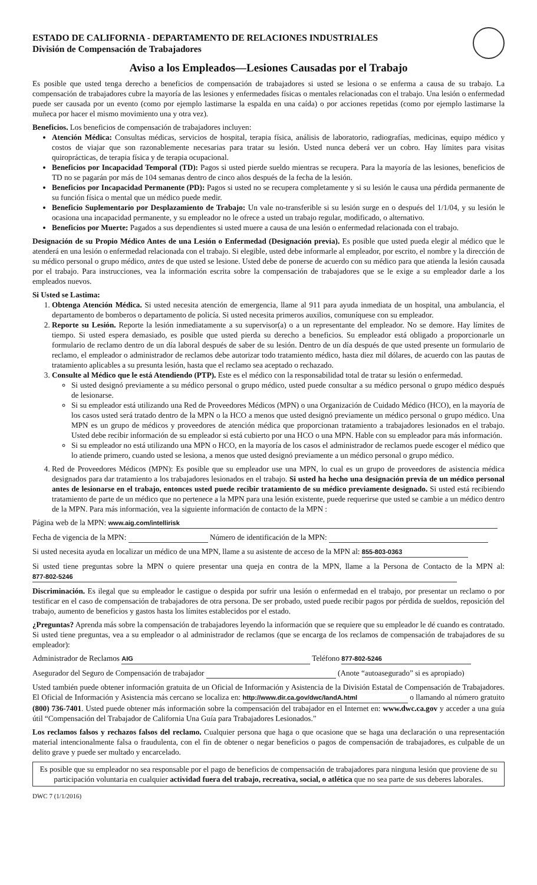ESTADO DE CALIFORNIA - DEPARTAMENTO DE RELACIONES INDUSTRIALES
División de Compensación de Trabajadores
Aviso a los Empleados—Lesiones Causadas por el Trabajo
Es posible que usted tenga derecho a beneficios de compensación de trabajadores si usted se lesiona o se enferma a causa de su trabajo. La compensación de trabajadores cubre la mayoría de las lesiones y enfermedades físicas o mentales relacionadas con el trabajo. Una lesión o enfermedad puede ser causada por un evento (como por ejemplo lastimarse la espalda en una caída) o por acciones repetidas (como por ejemplo lastimarse la muñeca por hacer el mismo movimiento una y otra vez).
Beneficios. Los beneficios de compensación de trabajadores incluyen:
Atención Médica: Consultas médicas, servicios de hospital, terapia física, análisis de laboratorio, radiografías, medicinas, equipo médico y costos de viajar que son razonablemente necesarias para tratar su lesión. Usted nunca deberá ver un cobro. Hay límites para visitas quiroprácticas, de terapia física y de terapia ocupacional.
Beneficios por Incapacidad Temporal (TD): Pagos si usted pierde sueldo mientras se recupera. Para la mayoría de las lesiones, beneficios de TD no se pagarán por más de 104 semanas dentro de cinco años después de la fecha de la lesión.
Beneficios por Incapacidad Permanente (PD): Pagos si usted no se recupera completamente y si su lesión le causa una pérdida permanente de su función física o mental que un médico puede medir.
Beneficio Suplementario por Desplazamiento de Trabajo: Un vale no-transferible si su lesión surge en o después del 1/1/04, y su lesión le ocasiona una incapacidad permanente, y su empleador no le ofrece a usted un trabajo regular, modificado, o alternativo.
Beneficios por Muerte: Pagados a sus dependientes si usted muere a causa de una lesión o enfermedad relacionada con el trabajo.
Designación de su Propio Médico Antes de una Lesión o Enfermedad (Designación previa). Es posible que usted pueda elegir al médico que le atenderá en una lesión o enfermedad relacionada con el trabajo. Si elegible, usted debe informarle al empleador, por escrito, el nombre y la dirección de su médico personal o grupo médico, antes de que usted se lesione. Usted debe de ponerse de acuerdo con su médico para que atienda la lesión causada por el trabajo. Para instrucciones, vea la información escrita sobre la compensación de trabajadores que se le exige a su empleador darle a los empleados nuevos.
Si Usted se Lastima:
1. Obtenga Atención Médica. Si usted necesita atención de emergencia, llame al 911 para ayuda inmediata de un hospital, una ambulancia, el departamento de bomberos o departamento de policía. Si usted necesita primeros auxilios, comuníquese con su empleador.
2. Reporte su Lesión. Reporte la lesión inmediatamente a su supervisor(a) o a un representante del empleador. No se demore. Hay límites de tiempo. Si usted espera demasiado, es posible que usted pierda su derecho a beneficios. Su empleador está obligado a proporcionarle un formulario de reclamo dentro de un día laboral después de saber de su lesión. Dentro de un día después de que usted presente un formulario de reclamo, el empleador o administrador de reclamos debe autorizar todo tratamiento médico, hasta diez mil dólares, de acuerdo con las pautas de tratamiento aplicables a su presunta lesión, hasta que el reclamo sea aceptado o rechazado.
3. Consulte al Médico que le está Atendiendo (PTP). Este es el médico con la responsabilidad total de tratar su lesión o enfermedad.
Si usted designó previamente a su médico personal o grupo médico, usted puede consultar a su médico personal o grupo médico después de lesionarse.
Si su empleador está utilizando una Red de Proveedores Médicos (MPN) o una Organización de Cuidado Médico (HCO), en la mayoría de los casos usted será tratado dentro de la MPN o la HCO a menos que usted designó previamente un médico personal o grupo médico. Una MPN es un grupo de médicos y proveedores de atención médica que proporcionan tratamiento a trabajadores lesionados en el trabajo. Usted debe recibir información de su empleador si está cubierto por una HCO o una MPN. Hable con su empleador para más información.
Si su empleador no está utilizando una MPN o HCO, en la mayoría de los casos el administrador de reclamos puede escoger el médico que lo atiende primero, cuando usted se lesiona, a menos que usted designó previamente a un médico personal o grupo médico.
4. Red de Proveedores Médicos (MPN): Es posible que su empleador use una MPN, lo cual es un grupo de proveedores de asistencia médica designados para dar tratamiento a los trabajadores lesionados en el trabajo. Si usted ha hecho una designación previa de un médico personal antes de lesionarse en el trabajo, entonces usted puede recibir tratamiento de su médico previamente designado. Si usted está recibiendo tratamiento de parte de un médico que no pertenece a la MPN para una lesión existente, puede requerirse que usted se cambie a un médico dentro de la MPN. Para más información, vea la siguiente información de contacto de la MPN :
Página web de la MPN: www.aig.com/intellirisk
Fecha de vigencia de la MPN: Número de identificación de la MPN:
Si usted necesita ayuda en localizar un médico de una MPN, llame a su asistente de acceso de la MPN al: 855-803-0363
Si usted tiene preguntas sobre la MPN o quiere presentar una queja en contra de la MPN, llame a la Persona de Contacto de la MPN al: 877-802-5246
Discriminación. Es ilegal que su empleador le castigue o despida por sufrir una lesión o enfermedad en el trabajo, por presentar un reclamo o por testificar en el caso de compensación de trabajadores de otra persona. De ser probado, usted puede recibir pagos por pérdida de sueldos, reposición del trabajo, aumento de beneficios y gastos hasta los límites establecidos por el estado.
¿Preguntas? Aprenda más sobre la compensación de trabajadores leyendo la información que se requiere que su empleador le dé cuando es contratado. Si usted tiene preguntas, vea a su empleador o al administrador de reclamos (que se encarga de los reclamos de compensación de trabajadores de su empleador):
Administrador de Reclamos AIG Teléfono 877-802-5246
Asegurador del Seguro de Compensación de trabajador (Anote “autoasegurado” si es apropiado)
Usted también puede obtener información gratuita de un Oficial de Información y Asistencia de la División Estatal de Compensación de Trabajadores. El Oficial de Información y Asistencia más cercano se localiza en: http://www.dir.ca.gov/dwc/IandA.html o llamando al número gratuito (800) 736-7401. Usted puede obtener más información sobre la compensación del trabajador en el Internet en: www.dwc.ca.gov y acceder a una guía útil “Compensación del Trabajador de California Una Guía para Trabajadores Lesionados.”
Los reclamos falsos y rechazos falsos del reclamo. Cualquier persona que haga o que ocasione que se haga una declaración o una representación material intencionalmente falsa o fraudulenta, con el fin de obtener o negar beneficios o pagos de compensación de trabajadores, es culpable de un delito grave y puede ser multado y encarcelado.
Es posible que su empleador no sea responsable por el pago de beneficios de compensación de trabajadores para ninguna lesión que proviene de su participación voluntaria en cualquier actividad fuera del trabajo, recreativa, social, o atlética que no sea parte de sus deberes laborales.
DWC 7 (1/1/2016)